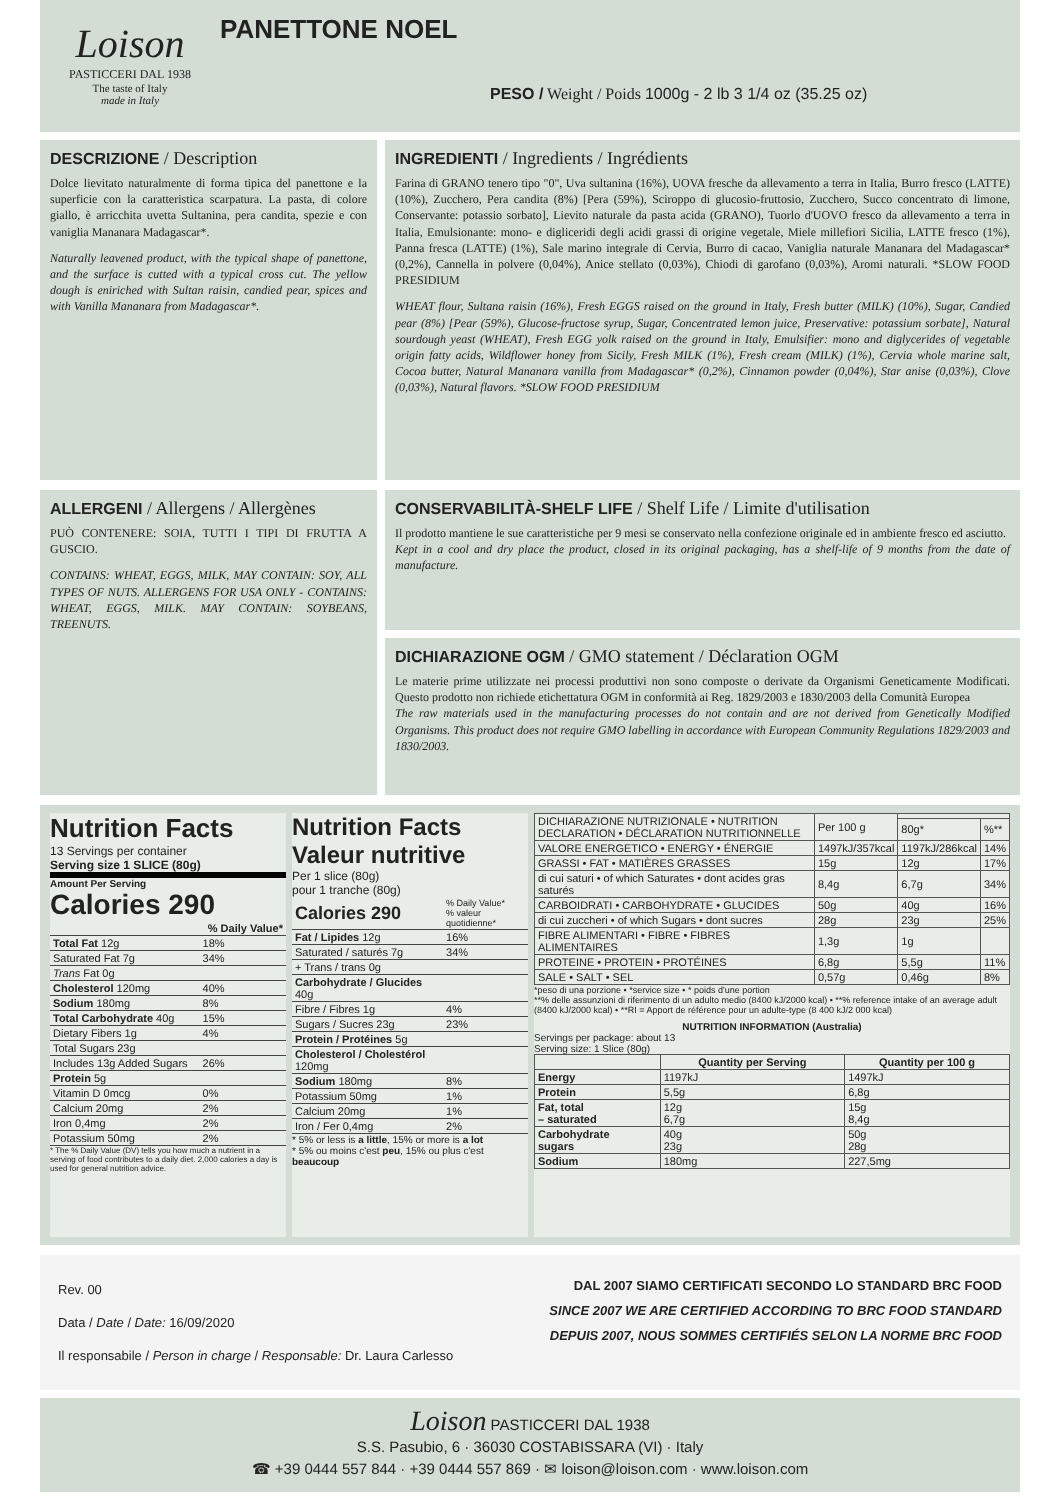Loison
PASTICCERI DAL 1938
The taste of Italy
made in Italy
PANETTONE NOEL
PESO / Weight / Poids 1000g - 2 lb 3 1/4 oz (35.25 oz)
DESCRIZIONE / Description
Dolce lievitato naturalmente di forma tipica del panettone e la superficie con la caratteristica scarpatura. La pasta, di colore giallo, è arricchita uvetta Sultanina, pera candita, spezie e con vaniglia Mananara Madagascar*.
Naturally leavened product, with the typical shape of panettone, and the surface is cutted with a typical cross cut. The yellow dough is eniriched with Sultan raisin, candied pear, spices and with Vanilla Mananara from Madagascar*.
INGREDIENTI / Ingredients / Ingrédients
Farina di GRANO tenero tipo "0", Uva sultanina (16%), UOVA fresche da allevamento a terra in Italia, Burro fresco (LATTE) (10%), Zucchero, Pera candita (8%) [Pera (59%), Sciroppo di glucosio-fruttosio, Zucchero, Succo concentrato di limone, Conservante: potassio sorbato], Lievito naturale da pasta acida (GRANO), Tuorlo d'UOVO fresco da allevamento a terra in Italia, Emulsionante: mono- e digliceridi degli acidi grassi di origine vegetale, Miele millefiori Sicilia, LATTE fresco (1%), Panna fresca (LATTE) (1%), Sale marino integrale di Cervia, Burro di cacao, Vaniglia naturale Mananara del Madagascar* (0,2%), Cannella in polvere (0,04%), Anice stellato (0,03%), Chiodi di garofano (0,03%), Aromi naturali. *SLOW FOOD PRESIDIUM
WHEAT flour, Sultana raisin (16%), Fresh EGGS raised on the ground in Italy, Fresh butter (MILK) (10%), Sugar, Candied pear (8%) [Pear (59%), Glucose-fructose syrup, Sugar, Concentrated lemon juice, Preservative: potassium sorbate], Natural sourdough yeast (WHEAT), Fresh EGG yolk raised on the ground in Italy, Emulsifier: mono and diglycerides of vegetable origin fatty acids, Wildflower honey from Sicily, Fresh MILK (1%), Fresh cream (MILK) (1%), Cervia whole marine salt, Cocoa butter, Natural Mananara vanilla from Madagascar* (0,2%), Cinnamon powder (0,04%), Star anise (0,03%), Clove (0,03%), Natural flavors. *SLOW FOOD PRESIDIUM
ALLERGENI / Allergens / Allergènes
PUÒ CONTENERE: SOIA, TUTTI I TIPI DI FRUTTA A GUSCIO.
CONTAINS: WHEAT, EGGS, MILK, MAY CONTAIN: SOY, ALL TYPES OF NUTS. ALLERGENS FOR USA ONLY - CONTAINS: WHEAT, EGGS, MILK. MAY CONTAIN: SOYBEANS, TREENUTS.
CONSERVABILITÀ-SHELF LIFE / Shelf Life / Limite d'utilisation
Il prodotto mantiene le sue caratteristiche per 9 mesi se conservato nella confezione originale ed in ambiente fresco ed asciutto.
Kept in a cool and dry place the product, closed in its original packaging, has a shelf-life of 9 months from the date of manufacture.
DICHIARAZIONE OGM / GMO statement / Déclaration OGM
Le materie prime utilizzate nei processi produttivi non sono composte o derivate da Organismi Geneticamente Modificati. Questo prodotto non richiede etichettatura OGM in conformità ai Reg. 1829/2003 e 1830/2003 della Comunità Europea
The raw materials used in the manufacturing processes do not contain and are not derived from Genetically Modified Organisms. This product does not require GMO labelling in accordance with European Community Regulations 1829/2003 and 1830/2003.
Nutrition Facts
13 Servings per container
Serving size 1 SLICE (80g)
Amount Per Serving
Calories 290
| | % Daily Value* |
| Total Fat 12g | 18% |
| Saturated Fat 7g | 34% |
| Trans Fat 0g | |
| Cholesterol 120mg | 40% |
| Sodium 180mg | 8% |
| Total Carbohydrate 40g | 15% |
| Dietary Fibers 1g | 4% |
| Total Sugars 23g | |
| Includes 13g Added Sugars | 26% |
| Protein 5g | |
| Vitamin D 0mcg | 0% |
| Calcium 20mg | 2% |
| Iron 0,4mg | 2% |
| Potassium 50mg | 2% |
* The % Daily Value (DV) tells you how much a nutrient in a serving of food contributes to a daily diet. 2,000 calories a day is used for general nutrition advice.
Nutrition Facts
Valeur nutritive
Per 1 slice (80g)
pour 1 tranche (80g)
| Calories 290 | % Daily Value* % valeur quotidienne* |
| Fat / Lipides 12g | 16% |
| Saturated / saturés 7g | 34% |
| + Trans / trans 0g | |
| Carbohydrate / Glucides 40g | |
| Fibre / Fibres 1g | 4% |
| Sugars / Sucres 23g | 23% |
| Protein / Protéines 5g | |
| Cholesterol / Cholestérol 120mg | |
| Sodium 180mg | 8% |
| Potassium 50mg | 1% |
| Calcium 20mg | 1% |
| Iron / Fer 0,4mg | 2% |
* 5% or less is a little, 15% or more is a lot
* 5% ou moins c'est peu, 15% ou plus c'est beaucoup
| DICHIARAZIONE NUTRIZIONALE • NUTRITION DECLARATION • DÉCLARATION NUTRITIONNELLE | Per 100 g | | |
| | | 80g* | %** |
| VALORE ENERGETICO • ENERGY • ÉNERGIE | 1497kJ/357kcal | 1197kJ/286kcal | 14% |
| GRASSI • FAT • MATIÈRES GRASSES | 15g | 12g | 17% |
| di cui saturi • of which Saturates • dont acides gras saturés | 8,4g | 6,7g | 34% |
| CARBOIDRATI • CARBOHYDRATE • GLUCIDES | 50g | 40g | 16% |
| di cui zuccheri • of which Sugars • dont sucres | 28g | 23g | 25% |
| FIBRE ALIMENTARI • FIBRE • FIBRES ALIMENTAIRES | 1,3g | 1g | |
| PROTEINE • PROTEIN • PROTÉINES | 6,8g | 5,5g | 11% |
| SALE • SALT • SEL | 0,57g | 0,46g | 8% |
*peso di una porzione • *service size • * poids d'une portion
**% delle assunzioni di riferimento di un adulto medio (8400 kJ/2000 kcal) • **% reference intake of an average adult (8400 kJ/2000 kcal) • **RI = Apport de référence pour un adulte-type (8 400 kJ/2 000 kcal)
NUTRITION INFORMATION (Australia)
Servings per package: about 13
Serving size: 1 Slice (80g)
| | Quantity per Serving | Quantity per 100 g |
| --- | --- | --- |
| Energy | 1197kJ | 1497kJ |
| Protein | 5,5g | 6,8g |
| Fat, total – saturated | 12g 6,7g | 15g 8,4g |
| Carbohydrate sugars | 40g 23g | 50g 28g |
| Sodium | 180mg | 227,5mg |
Rev. 00
Data / Date / Date: 16/09/2020
Il responsabile / Person in charge / Responsable: Dr. Laura Carlesso
DAL 2007 SIAMO CERTIFICATI SECONDO LO STANDARD BRC FOOD
SINCE 2007 WE ARE CERTIFIED ACCORDING TO BRC FOOD STANDARD
DEPUIS 2007, NOUS SOMMES CERTIFIÉS SELON LA NORME BRC FOOD
Loison PASTICCERI DAL 1938
S.S. Pasubio, 6 · 36030 COSTABISSARA (VI) · Italy
☎ +39 0444 557 844 · +39 0444 557 869 · ✉ loison@loison.com · www.loison.com